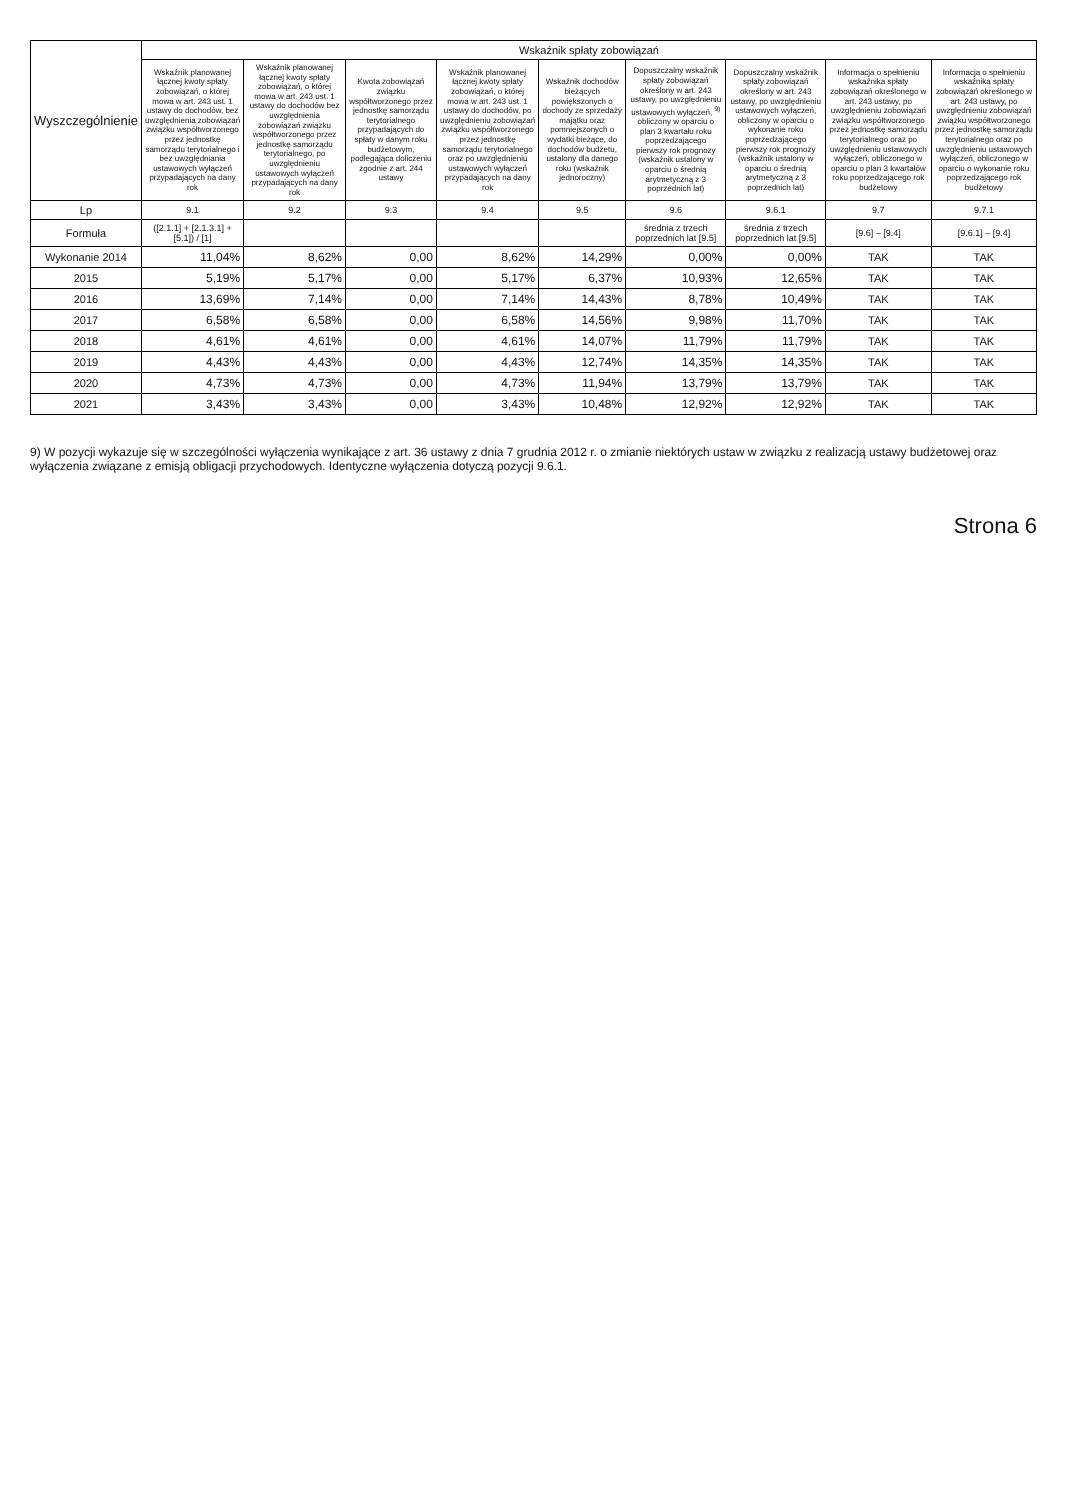| Wyszczególnienie | Wskaźnik spłaty zobowiązań | | | | | | | | |
| --- | --- | --- | --- | --- | --- | --- | --- | --- | --- |
| | Wskaźnik planowanej łącznej kwoty spłaty zobowiązań, o której mowa w art. 243 ust. 1 ustawy do dochodów, bez uwzględnienia zobowiązań związku współtworzonego przez jednostkę samorządu terytorialnego i bez uwzględniania ustawowych wyłączeń przypadających na dany rok | Wskaźnik planowanej łącznej kwoty spłaty zobowiązań, o której mowa w art. 243 ust. 1 ustawy do dochodów bez uwzględnienia zobowiązań związku współtworzonego przez jednostkę samorządu terytorialnego, po uwzględnieniu ustawowych wyłączeń przypadających na dany rok | Kwota zobowiązań związku współtworzonego przez jednostkę samorządu terytorialnego przypadających do spłaty w danym roku budżetowym, podlegająca doliczeniu zgodnie z art. 244 ustawy | Wskaźnik planowanej łącznej kwoty spłaty zobowiązań, o której mowa w art. 243 ust. 1 ustawy do dochodów, po uwzględnieniu zobowiązań związku współtworzonego przez jednostkę samorządu terytorialnego oraz po uwzględnieniu ustawowych wyłączeń przypadających na dany rok | Wskaźnik dochodów bieżących powiększonych o dochody ze sprzedaży majątku oraz pomniejszonych o wydatki bieżące, do dochodów budżetu, ustalony dla danego roku (wskaźnik jednoroczny) | Dopuszczalny wskaźnik spłaty zobowiązań określony w art. 243 ustawy, po uwzględnieniu ustawowych wyłączeń, <sup>9)</sup> obliczony w oparciu o plan 3 kwartału roku poprzedzającego pierwszy rok prognozy (wskaźnik ustalony w oparciu o średnią arytmetyczną z 3 poprzednich lat) | Dopuszczalny wskaźnik spłaty zobowiązań określony w art. 243 ustawy, po uwzględnieniu ustawowych wyłączeń, obliczony w oparciu o wykonanie roku poprzedzającego pierwszy rok prognozy (wskaźnik ustalony w oparciu o średnią arytmetyczną z 3 poprzednich lat) | Informacja o spełnieniu wskaźnika spłaty zobowiązań określonego w art. 243 ustawy, po uwzględnieniu zobowiązań związku współtworzonego przez jednostkę samorządu terytorialnego oraz po uwzględnieniu ustawowych wyłączeń, obliczonego w oparciu o plan 3 kwartałów roku poprzedzającego rok budżetowy | Informacja o spełnieniu wskaźnika spłaty zobowiązań określonego w art. 243 ustawy, po uwzględnieniu zobowiązań związku współtworzonego przez jednostkę samorządu terytorialnego oraz po uwzględnieniu ustawowych wyłączeń, obliczonego w oparciu o wykonanie roku poprzedzającego rok budżetowy |
| Lp | 9.1 | 9.2 | 9.3 | 9.4 | 9.5 | 9.6 | 9.6.1 | 9.7 | 9.7.1 |
| Formuła | ([2.1.1] + [2.1.3.1] + [5.1]) / [1] | | | | | średnia z trzech poprzednich lat [9.5] | średnia z trzech poprzednich lat [9.5] | [9.6] – [9.4] | [9.6.1] – [9.4] |
| Wykonanie 2014 | 11,04% | 8,62% | 0,00 | 8,62% | 14,29% | 0,00% | 0,00% | TAK | TAK |
| 2015 | 5,19% | 5,17% | 0,00 | 5,17% | 6,37% | 10,93% | 12,65% | TAK | TAK |
| 2016 | 13,69% | 7,14% | 0,00 | 7,14% | 14,43% | 8,78% | 10,49% | TAK | TAK |
| 2017 | 6,58% | 6,58% | 0,00 | 6,58% | 14,56% | 9,98% | 11,70% | TAK | TAK |
| 2018 | 4,61% | 4,61% | 0,00 | 4,61% | 14,07% | 11,79% | 11,79% | TAK | TAK |
| 2019 | 4,43% | 4,43% | 0,00 | 4,43% | 12,74% | 14,35% | 14,35% | TAK | TAK |
| 2020 | 4,73% | 4,73% | 0,00 | 4,73% | 11,94% | 13,79% | 13,79% | TAK | TAK |
| 2021 | 3,43% | 3,43% | 0,00 | 3,43% | 10,48% | 12,92% | 12,92% | TAK | TAK |
9) W pozycji wykazuje się w szczególności wyłączenia wynikające z art. 36 ustawy z dnia 7 grudnia 2012 r. o zmianie niektórych ustaw w związku z realizacją ustawy budżetowej oraz wyłączenia związane z emisją obligacji przychodowych. Identyczne wyłączenia dotyczą pozycji 9.6.1.
Strona 6